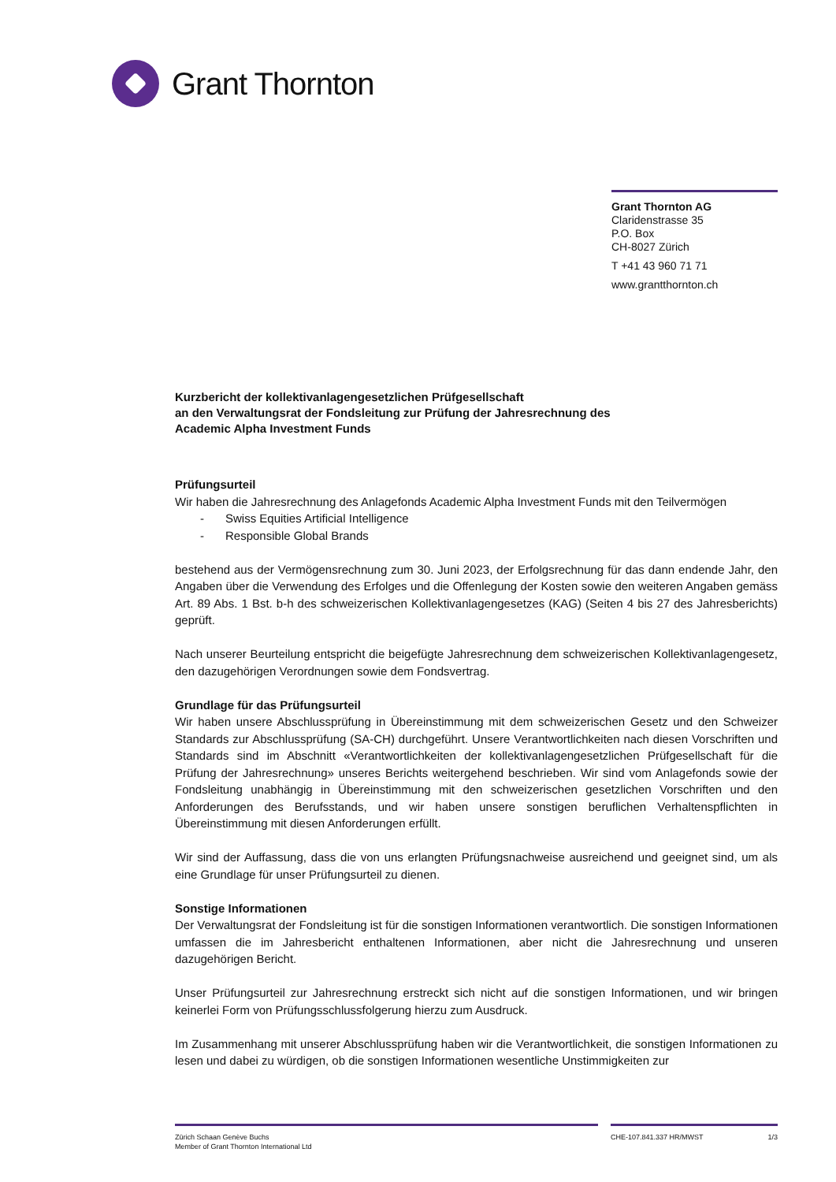Grant Thornton
Grant Thornton AG
Claridenstrasse 35
P.O. Box
CH-8027 Zürich
T +41 43 960 71 71
www.grantthornton.ch
Kurzbericht der kollektivanlagengesetzlichen Prüfgesellschaft
an den Verwaltungsrat der Fondsleitung zur Prüfung der Jahresrechnung des
Academic Alpha Investment Funds
Prüfungsurteil
Wir haben die Jahresrechnung des Anlagefonds Academic Alpha Investment Funds mit den Teilvermögen
- Swiss Equities Artificial Intelligence
- Responsible Global Brands
bestehend aus der Vermögensrechnung zum 30. Juni 2023, der Erfolgsrechnung für das dann endende Jahr, den Angaben über die Verwendung des Erfolges und die Offenlegung der Kosten sowie den weiteren Angaben gemäss Art. 89 Abs. 1 Bst. b-h des schweizerischen Kollektivanlagengesetzes (KAG) (Seiten 4 bis 27 des Jahresberichts) geprüft.
Nach unserer Beurteilung entspricht die beigefügte Jahresrechnung dem schweizerischen Kollektivanlagen­gesetz, den dazugehörigen Verordnungen sowie dem Fondsvertrag.
Grundlage für das Prüfungsurteil
Wir haben unsere Abschlussprüfung in Übereinstimmung mit dem schweizerischen Gesetz und den Schwei­zer Standards zur Abschlussprüfung (SA-CH) durchgeführt. Unsere Verantwortlichkeiten nach diesen Vor­schriften und Standards sind im Abschnitt «Verantwortlichkeiten der kollektivanlagengesetzlichen Prüfge­sellschaft für die Prüfung der Jahresrechnung» unseres Berichts weitergehend beschrieben. Wir sind vom Anlagefonds sowie der Fondsleitung unabhängig in Übereinstimmung mit den schweizerischen gesetzlichen Vorschriften und den Anforderungen des Berufsstands, und wir haben unsere sonstigen beruflichen Verhal­tenspflichten in Übereinstimmung mit diesen Anforderungen erfüllt.
Wir sind der Auffassung, dass die von uns erlangten Prüfungsnachweise ausreichend und geeignet sind, um als eine Grundlage für unser Prüfungsurteil zu dienen.
Sonstige Informationen
Der Verwaltungsrat der Fondsleitung ist für die sonstigen Informationen verantwortlich. Die sonstigen Infor­mationen umfassen die im Jahresbericht enthaltenen Informationen, aber nicht die Jahresrechnung und un­seren dazugehörigen Bericht.
Unser Prüfungsurteil zur Jahresrechnung erstreckt sich nicht auf die sonstigen Informationen, und wir brin­gen keinerlei Form von Prüfungsschlussfolgerung hierzu zum Ausdruck.
Im Zusammenhang mit unserer Abschlussprüfung haben wir die Verantwortlichkeit, die sonstigen Informati­onen zu lesen und dabei zu würdigen, ob die sonstigen Informationen wesentliche Unstimmigkeiten zur
Zürich Schaan Genève Buchs
Member of Grant Thornton International Ltd
CHE-107.841.337 HR/MWST 1/3